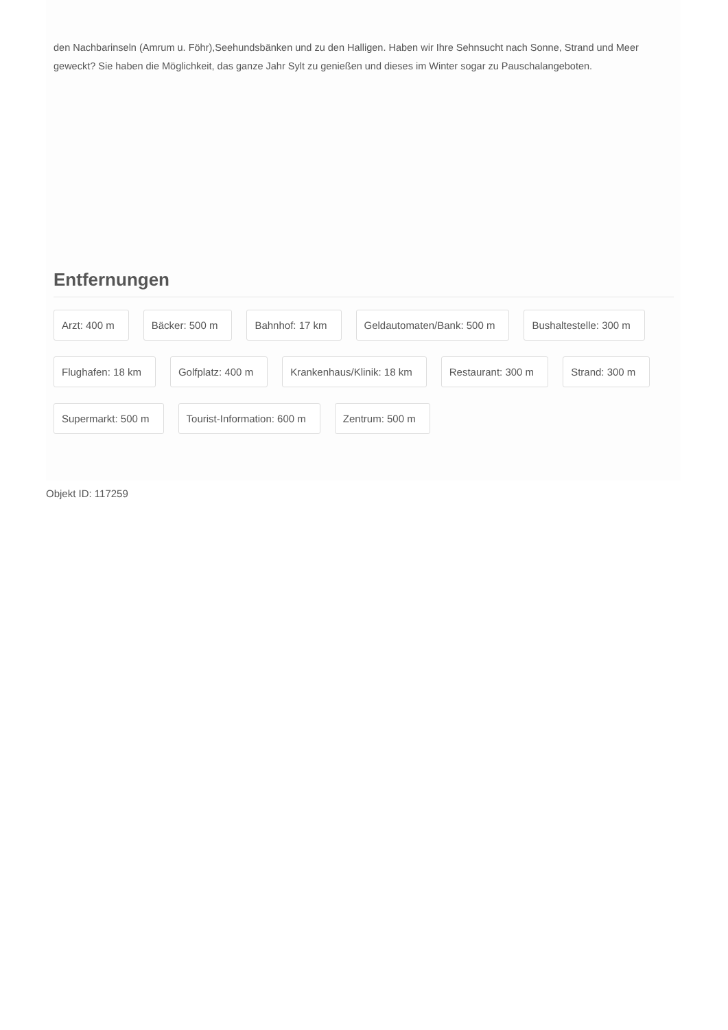den Nachbarinseln (Amrum u. Föhr),Seehundsbänken und zu den Halligen. Haben wir Ihre Sehnsucht nach Sonne, Strand und Meer geweckt? Sie haben die Möglichkeit, das ganze Jahr Sylt zu genießen und dieses im Winter sogar zu Pauschalangeboten.
Entfernungen
Arzt: 400 m
Bäcker: 500 m
Bahnhof: 17 km
Geldautomaten/Bank: 500 m
Bushaltestelle: 300 m
Flughafen: 18 km
Golfplatz: 400 m
Krankenhaus/Klinik: 18 km
Restaurant: 300 m
Strand: 300 m
Supermarkt: 500 m
Tourist-Information: 600 m
Zentrum: 500 m
Objekt ID: 117259